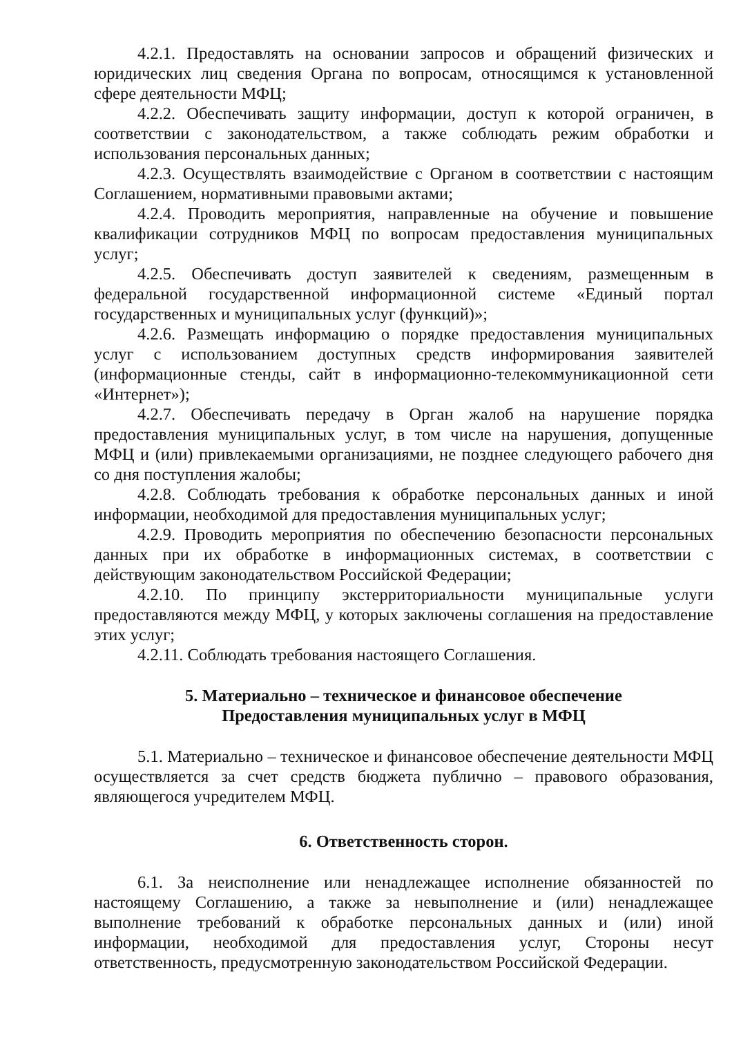4.2.1. Предоставлять на основании запросов и обращений физических и юридических лиц сведения Органа по вопросам, относящимся к установленной сфере деятельности МФЦ;
4.2.2. Обеспечивать защиту информации, доступ к которой ограничен, в соответствии с законодательством, а также соблюдать режим обработки и использования персональных данных;
4.2.3. Осуществлять взаимодействие с Органом в соответствии с настоящим Соглашением, нормативными правовыми актами;
4.2.4. Проводить мероприятия, направленные на обучение и повышение квалификации сотрудников МФЦ по вопросам предоставления муниципальных услуг;
4.2.5. Обеспечивать доступ заявителей к сведениям, размещенным в федеральной государственной информационной системе «Единый портал государственных и муниципальных услуг (функций)»;
4.2.6. Размещать информацию о порядке предоставления муниципальных услуг с использованием доступных средств информирования заявителей (информационные стенды, сайт в информационно-телекоммуникационной сети «Интернет»);
4.2.7. Обеспечивать передачу в Орган жалоб на нарушение порядка предоставления муниципальных услуг, в том числе на нарушения, допущенные МФЦ и (или) привлекаемыми организациями, не позднее следующего рабочего дня со дня поступления жалобы;
4.2.8. Соблюдать требования к обработке персональных данных и иной информации, необходимой для предоставления муниципальных услуг;
4.2.9. Проводить мероприятия по обеспечению безопасности персональных данных при их обработке в информационных системах, в соответствии с действующим законодательством Российской Федерации;
4.2.10. По принципу экстерриториальности муниципальные услуги предоставляются между МФЦ, у которых заключены соглашения на предоставление этих услуг;
4.2.11. Соблюдать требования настоящего Соглашения.
5. Материально – техническое и финансовое обеспечение
Предоставления муниципальных услуг в МФЦ
5.1. Материально – техническое и финансовое обеспечение деятельности МФЦ осуществляется за счет средств бюджета публично – правового образования, являющегося учредителем МФЦ.
6. Ответственность сторон.
6.1. За неисполнение или ненадлежащее исполнение обязанностей по настоящему Соглашению, а также за невыполнение и (или) ненадлежащее выполнение требований к обработке персональных данных и (или) иной информации, необходимой для предоставления услуг, Стороны несут ответственность, предусмотренную законодательством Российской Федерации.